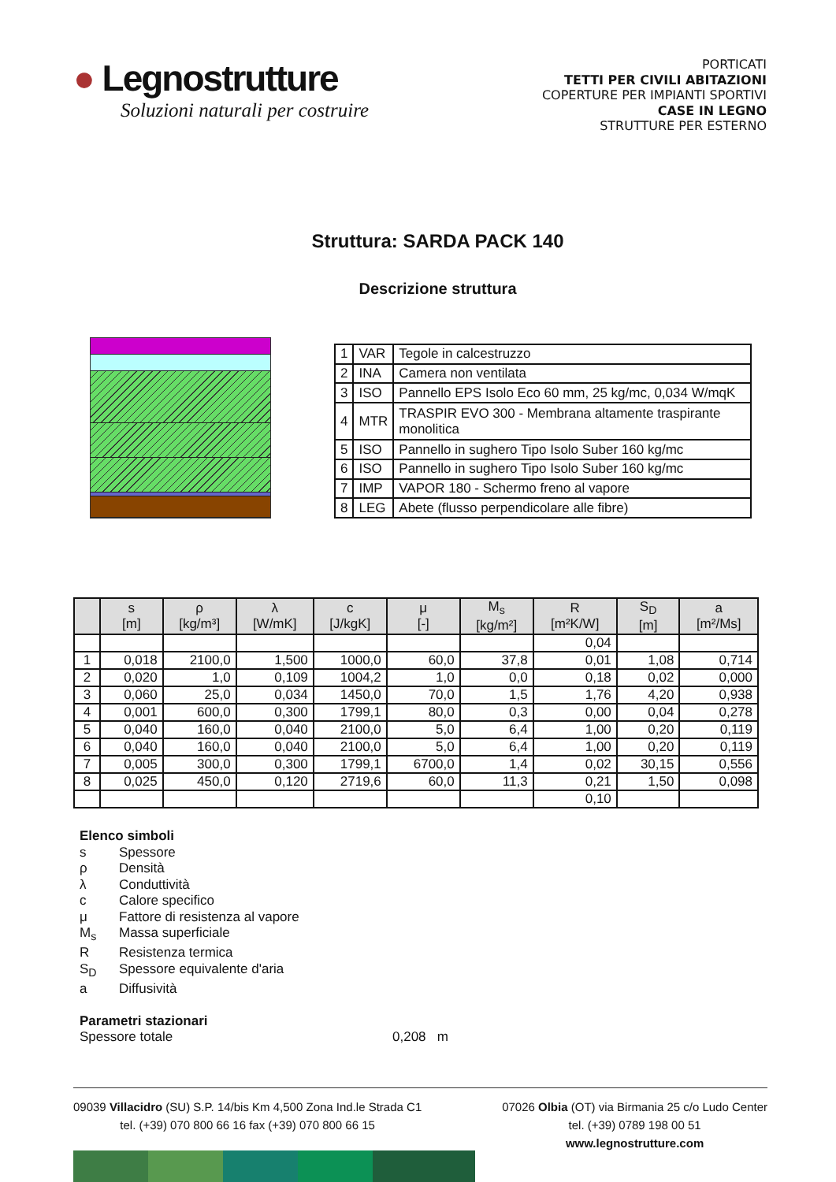● Legnostrutture
Soluzioni naturali per costruire
PORTICATI
TETTI PER CIVILI ABITAZIONI
COPERTURE PER IMPIANTI SPORTIVI
CASE IN LEGNO
STRUTTURE PER ESTERNO
Struttura: SARDA PACK 140
Descrizione struttura
| 1 | VAR | Tegole in calcestruzzo |
| 2 | INA | Camera non ventilata |
| 3 | ISO | Pannello EPS Isolo Eco 60 mm, 25 kg/mc, 0,034 W/mqK |
| 4 | MTR | TRASPIR EVO 300 - Membrana altamente traspirante monolitica |
| 5 | ISO | Pannello in sughero Tipo Isolo Suber 160 kg/mc |
| 6 | ISO | Pannello in sughero Tipo Isolo Suber 160 kg/mc |
| 7 | IMP | VAPOR 180 - Schermo freno al vapore |
| 8 | LEG | Abete (flusso perpendicolare alle fibre) |
| | s [m] | ρ [kg/m³] | λ [W/mK] | c [J/kgK] | μ [-] | M<sub>s</sub> [kg/m²] | R [m²K/W] | S<sub>D</sub> [m] | a [m²/Ms] |
| --- | --- | --- | --- | --- | --- | --- | --- | --- | --- |
| | | | | | | | 0,04 | | |
| 1 | 0,018 | 2100,0 | 1,500 | 1000,0 | 60,0 | 37,8 | 0,01 | 1,08 | 0,714 |
| 2 | 0,020 | 1,0 | 0,109 | 1004,2 | 1,0 | 0,0 | 0,18 | 0,02 | 0,000 |
| 3 | 0,060 | 25,0 | 0,034 | 1450,0 | 70,0 | 1,5 | 1,76 | 4,20 | 0,938 |
| 4 | 0,001 | 600,0 | 0,300 | 1799,1 | 80,0 | 0,3 | 0,00 | 0,04 | 0,278 |
| 5 | 0,040 | 160,0 | 0,040 | 2100,0 | 5,0 | 6,4 | 1,00 | 0,20 | 0,119 |
| 6 | 0,040 | 160,0 | 0,040 | 2100,0 | 5,0 | 6,4 | 1,00 | 0,20 | 0,119 |
| 7 | 0,005 | 300,0 | 0,300 | 1799,1 | 6700,0 | 1,4 | 0,02 | 30,15 | 0,556 |
| 8 | 0,025 | 450,0 | 0,120 | 2719,6 | 60,0 | 11,3 | 0,21 | 1,50 | 0,098 |
| | | | | | | | 0,10 | | |
Elenco simboli
s Spessore
ρ Densità
λ Conduttività
c Calore specifico
μ Fattore di resistenza al vapore
M<sub>s</sub> Massa superficiale
R Resistenza termica
S<sub>D</sub> Spessore equivalente d'aria
a Diffusività
Parametri stazionari
Spessore totale 0,208 m
09039 Villacidro (SU) S.P. 14/bis Km 4,500 Zona Ind.le Strada C1
tel. (+39) 070 800 66 16 fax (+39) 070 800 66 15
07026 Olbia (OT) via Birmania 25 c/o Ludo Center
tel. (+39) 0789 198 00 51
www.legnostrutture.com